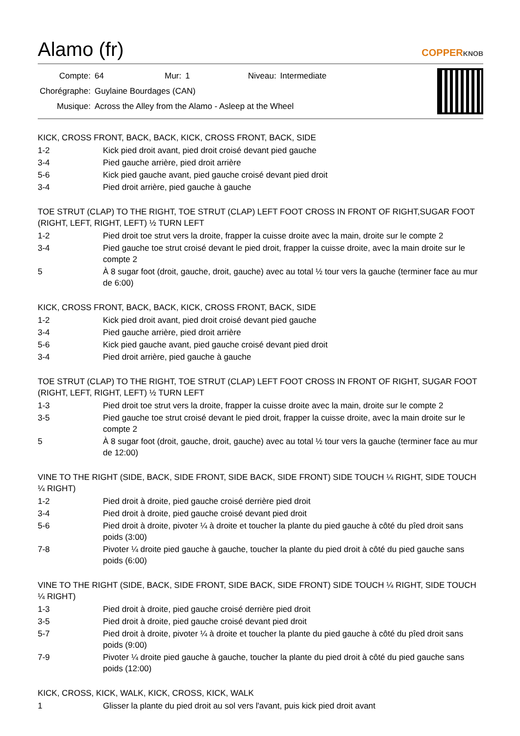Alamo (fr)
COPPERKNOB
| Compte: | 64 | Mur: | 1 | Niveau: | Intermediate |
| Chorégraphe: | Guylaine Bourdages (CAN) | | | | |
| Musique: | Across the Alley from the Alamo - Asleep at the Wheel | | | | |
KICK, CROSS FRONT, BACK, BACK, KICK, CROSS FRONT, BACK, SIDE
| 1-2 | Kick pied droit avant, pied droit croisé devant pied gauche |
| 3-4 | Pied gauche arrière, pied droit arrière |
| 5-6 | Kick pied gauche avant, pied gauche croisé devant pied droit |
| 3-4 | Pied droit arrière, pied gauche à gauche |
TOE STRUT (CLAP) TO THE RIGHT, TOE STRUT (CLAP) LEFT FOOT CROSS IN FRONT OF RIGHT,SUGAR FOOT (RIGHT, LEFT, RIGHT, LEFT) ½ TURN LEFT
| 1-2 | Pied droit toe strut vers la droite, frapper la cuisse droite avec la main, droite sur le compte 2 |
| 3-4 | Pied gauche toe strut croisé devant le pied droit, frapper la cuisse droite, avec la main droite sur le compte 2 |
| 5 | À 8 sugar foot (droit, gauche, droit, gauche) avec au total ½ tour vers la gauche (terminer face au mur de 6:00) |
KICK, CROSS FRONT, BACK, BACK, KICK, CROSS FRONT, BACK, SIDE
| 1-2 | Kick pied droit avant, pied droit croisé devant pied gauche |
| 3-4 | Pied gauche arrière, pied droit arrière |
| 5-6 | Kick pied gauche avant, pied gauche croisé devant pied droit |
| 3-4 | Pied droit arrière, pied gauche à gauche |
TOE STRUT (CLAP) TO THE RIGHT, TOE STRUT (CLAP) LEFT FOOT CROSS IN FRONT OF RIGHT, SUGAR FOOT (RIGHT, LEFT, RIGHT, LEFT) ½ TURN LEFT
| 1-3 | Pied droit toe strut vers la droite, frapper la cuisse droite avec la main, droite sur le compte 2 |
| 3-5 | Pied gauche toe strut croisé devant le pied droit, frapper la cuisse droite, avec la main droite sur le compte 2 |
| 5 | À 8 sugar foot (droit, gauche, droit, gauche) avec au total ½ tour vers la gauche (terminer face au mur de 12:00) |
VINE TO THE RIGHT (SIDE, BACK, SIDE FRONT, SIDE BACK, SIDE FRONT) SIDE TOUCH ¼ RIGHT, SIDE TOUCH ¼ RIGHT)
| 1-2 | Pied droit à droite, pied gauche croisé derrière pied droit |
| 3-4 | Pied droit à droite, pied gauche croisé devant pied droit |
| 5-6 | Pied droit à droite, pivoter ¼ à droite et toucher la plante du pied gauche à côté du pîed droit sans poids (3:00) |
| 7-8 | Pivoter ¼ droite pied gauche à gauche, toucher la plante du pied droit à côté du pied gauche sans poids (6:00) |
VINE TO THE RIGHT (SIDE, BACK, SIDE FRONT, SIDE BACK, SIDE FRONT) SIDE TOUCH ¼ RIGHT, SIDE TOUCH ¼ RIGHT)
| 1-3 | Pied droit à droite, pied gauche croisé derrière pied droit |
| 3-5 | Pied droit à droite, pied gauche croisé devant pied droit |
| 5-7 | Pied droit à droite, pivoter ¼ à droite et toucher la plante du pied gauche à côté du pîed droit sans poids (9:00) |
| 7-9 | Pivoter ¼ droite pied gauche à gauche, toucher la plante du pied droit à côté du pied gauche sans poids (12:00) |
KICK, CROSS, KICK, WALK, KICK, CROSS, KICK, WALK
| 1 | Glisser la plante du pied droit au sol vers l'avant, puis kick pied droit avant |